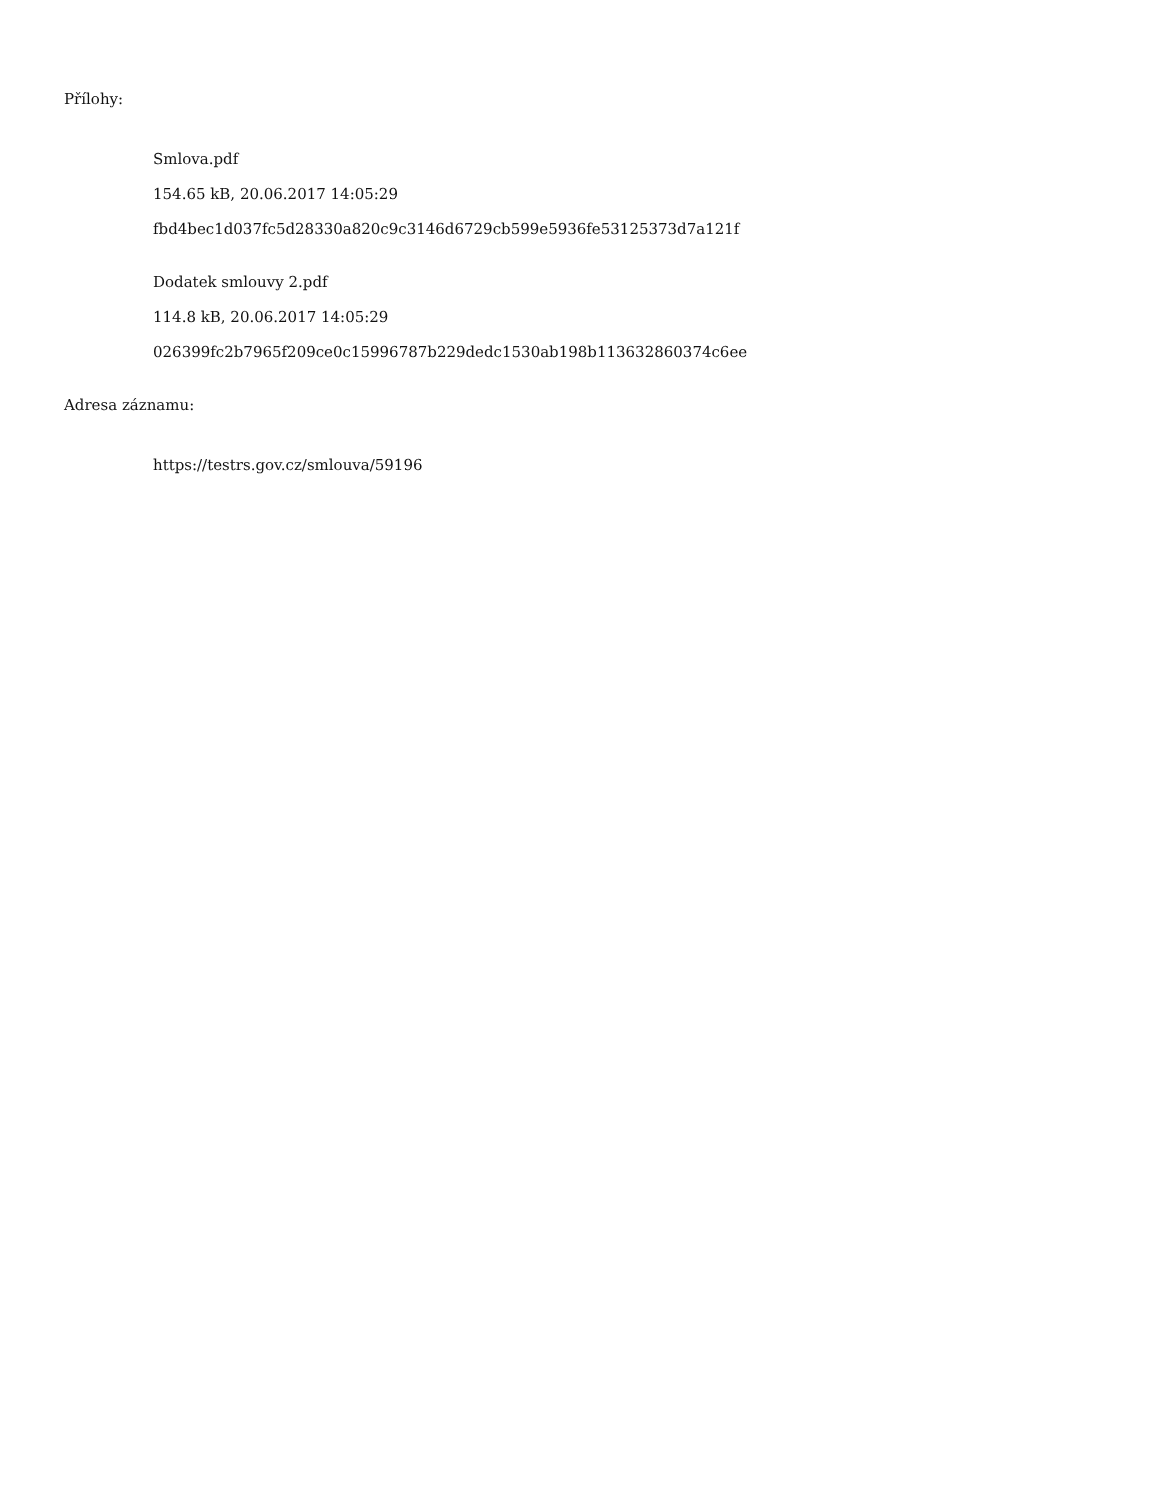Přílohy:
Smlova.pdf
154.65 kB, 20.06.2017 14:05:29
fbd4bec1d037fc5d28330a820c9c3146d6729cb599e5936fe53125373d7a121f
Dodatek smlouvy 2.pdf
114.8 kB, 20.06.2017 14:05:29
026399fc2b7965f209ce0c15996787b229dedc1530ab198b113632860374c6ee
Adresa záznamu:
https://testrs.gov.cz/smlouva/59196